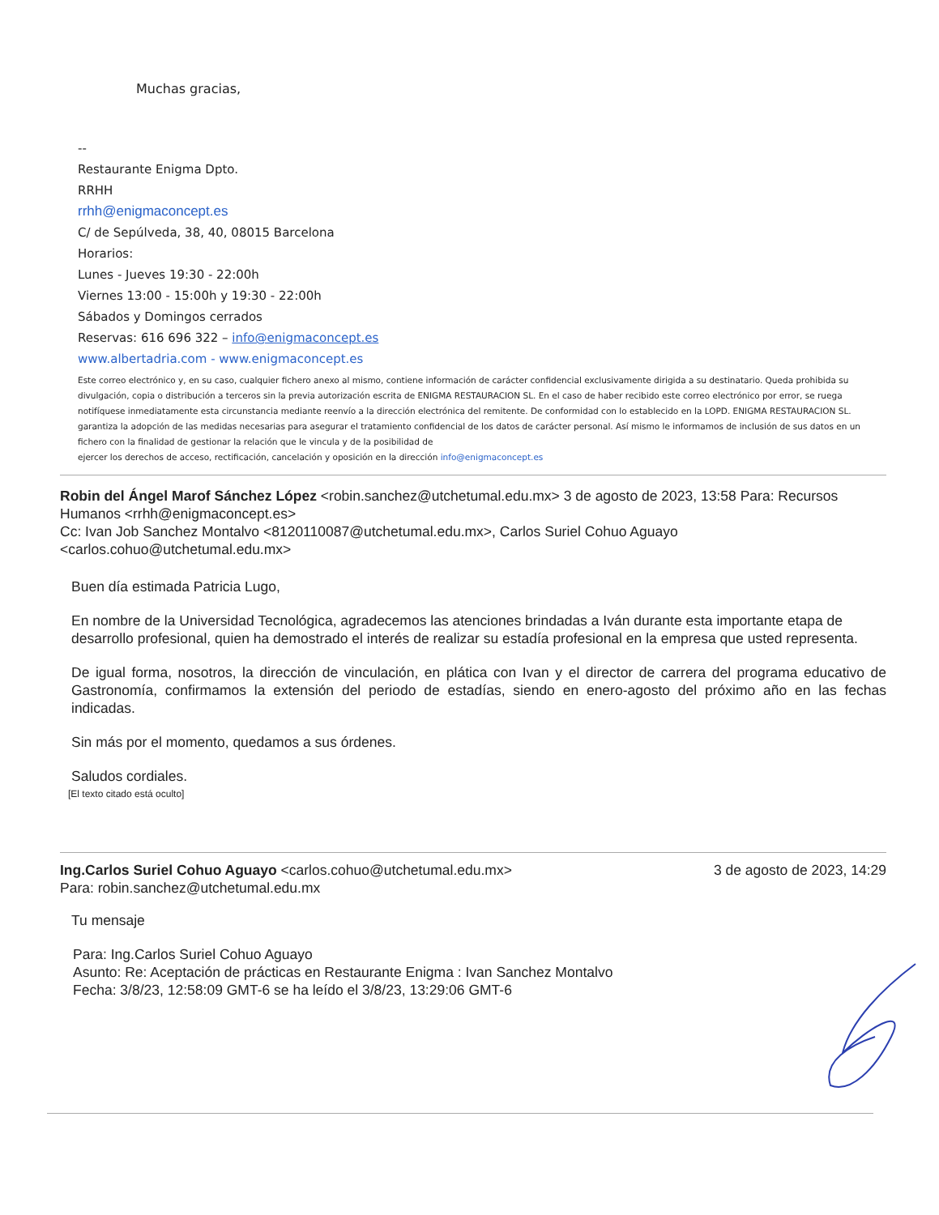Muchas gracias,
--
Restaurante Enigma Dpto.
RRHH
rrhh@enigmaconcept.es
C/ de Sepúlveda, 38, 40, 08015 Barcelona
Horarios:
Lunes - Jueves 19:30 - 22:00h
Viernes 13:00 - 15:00h y 19:30 - 22:00h
Sábados y Domingos cerrados
Reservas: 616 696 322 – info@enigmaconcept.es
www.albertadria.com - www.enigmaconcept.es
Este correo electrónico y, en su caso, cualquier fichero anexo al mismo, contiene información de carácter confidencial exclusivamente dirigida a su destinatario. Queda prohibida su divulgación, copia o distribución a terceros sin la previa autorización escrita de ENIGMA RESTAURACION SL. En el caso de haber recibido este correo electrónico por error, se ruega notifíquese inmediatamente esta circunstancia mediante reenvío a la dirección electrónica del remitente. De conformidad con lo establecido en la LOPD. ENIGMA RESTAURACION SL. garantiza la adopción de las medidas necesarias para asegurar el tratamiento confidencial de los datos de carácter personal. Así mismo le informamos de inclusión de sus datos en un fichero con la finalidad de gestionar la relación que le vincula y de la posibilidad de
ejercer los derechos de acceso, rectificación, cancelación y oposición en la dirección info@enigmaconcept.es
Robin del Ángel Marof Sánchez López <robin.sanchez@utchetumal.edu.mx> 3 de agosto de 2023, 13:58 Para: Recursos Humanos <rrhh@enigmaconcept.es>
Cc: Ivan Job Sanchez Montalvo <8120110087@utchetumal.edu.mx>, Carlos Suriel Cohuo Aguayo <carlos.cohuo@utchetumal.edu.mx>
Buen día estimada Patricia Lugo,
En nombre de la Universidad Tecnológica, agradecemos las atenciones brindadas a Iván durante esta importante etapa de desarrollo profesional, quien ha demostrado el interés de realizar su estadía profesional en la empresa que usted representa.
De igual forma, nosotros, la dirección de vinculación, en plática con Ivan y el director de carrera del programa educativo de Gastronomía, confirmamos la extensión del periodo de estadías, siendo en enero-agosto del próximo año en las fechas indicadas.
Sin más por el momento, quedamos a sus órdenes.
Saludos cordiales.
[El texto citado está oculto]
Ing.Carlos Suriel Cohuo Aguayo <carlos.cohuo@utchetumal.edu.mx>
Para: robin.sanchez@utchetumal.edu.mx
3 de agosto de 2023, 14:29
Tu mensaje
Para: Ing.Carlos Suriel Cohuo Aguayo
Asunto: Re: Aceptación de prácticas en Restaurante Enigma : Ivan Sanchez Montalvo Fecha: 3/8/23, 12:58:09 GMT-6 se ha leído el 3/8/23, 13:29:06 GMT-6